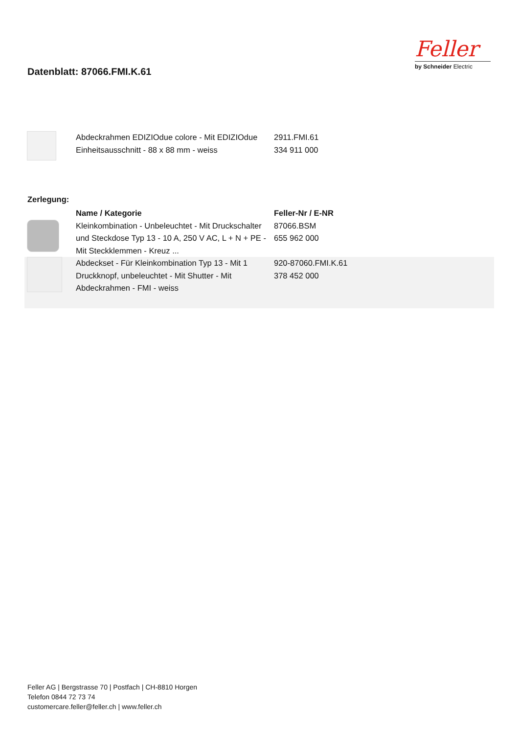Datenblatt: 87066.FMI.K.61
Feller
by Schneider Electric
| | Abdeckrahmen EDIZIOdue colore - Mit EDIZIOdue Einheitsausschnitt - 88 x 88 mm - weiss | 2911.FMI.61 334 911 000 |
Zerlegung:
| | Name / Kategorie | Feller-Nr / E-NR |
| --- | --- | --- |
| | Kleinkombination - Unbeleuchtet - Mit Druckschalter und Steckdose Typ 13 - 10 A, 250 V AC, L + N + PE - Mit Steckklemmen - Kreuz ... | 87066.BSM 655 962 000 |
| | Abdeckset - Für Kleinkombination Typ 13 - Mit 1 Druckknopf, unbeleuchtet - Mit Shutter - Mit Abdeckrahmen - FMI - weiss | 920-87060.FMI.K.61 378 452 000 |
Feller AG | Bergstrasse 70 | Postfach | CH-8810 Horgen
Telefon 0844 72 73 74
customercare.feller@feller.ch | www.feller.ch